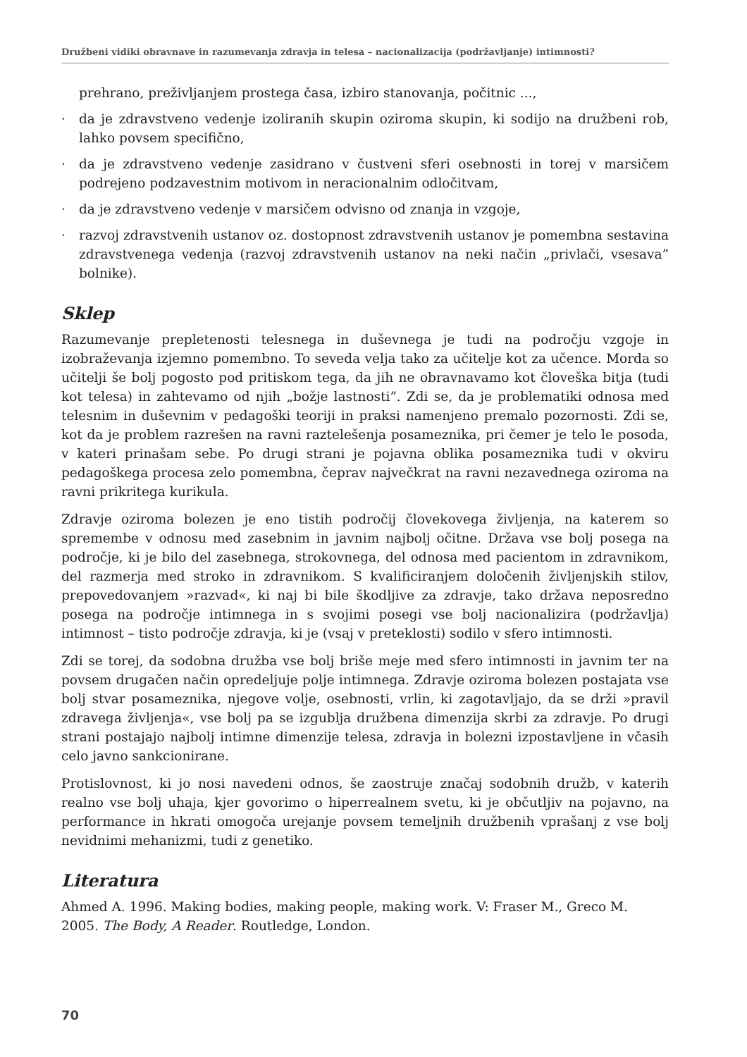Družbeni vidiki obravnave in razumevanja zdravja in telesa – nacionalizacija (podržavljanje) intimnosti?
prehrano, preživljanjem prostega časa, izbiro stanovanja, počitnic ...,
· da je zdravstveno vedenje izoliranih skupin oziroma skupin, ki sodijo na družbeni rob, lahko povsem specifično,
· da je zdravstveno vedenje zasidrano v čustveni sferi osebnosti in torej v marsičem podrejeno podzavestnim motivom in neracionalnim odločitvam,
· da je zdravstveno vedenje v marsičem odvisno od znanja in vzgoje,
· razvoj zdravstvenih ustanov oz. dostopnost zdravstvenih ustanov je pomembna sestavina zdravstvenega vedenja (razvoj zdravstvenih ustanov na neki način „privlači, vsesava” bolnike).
Sklep
Razumevanje prepletenosti telesnega in duševnega je tudi na področju vzgoje in izobraževanja izjemno pomembno. To seveda velja tako za učitelje kot za učence. Morda so učitelji še bolj pogosto pod pritiskom tega, da jih ne obravnavamo kot človeška bitja (tudi kot telesa) in zahtevamo od njih „božje lastnosti”. Zdi se, da je problematiki odnosa med telesnim in duševnim v pedagoški teoriji in praksi namenjeno premalo pozornosti. Zdi se, kot da je problem razrešen na ravni raztelešenja posameznika, pri čemer je telo le posoda, v kateri prinašam sebe. Po drugi strani je pojavna oblika posameznika tudi v okviru pedagoškega procesa zelo pomembna, čeprav največkrat na ravni nezavednega oziroma na ravni prikritega kurikula.
Zdravje oziroma bolezen je eno tistih področij človekovega življenja, na katerem so spremembe v odnosu med zasebnim in javnim najbolj očitne. Država vse bolj posega na področje, ki je bilo del zasebnega, strokovnega, del odnosa med pacientom in zdravnikom, del razmerja med stroko in zdravnikom. S kvalificiranjem določenih življenjskih stilov, prepovedovanjem »razvad«, ki naj bi bile škodljive za zdravje, tako država neposredno posega na področje intimnega in s svojimi posegi vse bolj nacionalizira (podržavlja) intimnost – tisto področje zdravja, ki je (vsaj v preteklosti) sodilo v sfero intimnosti.
Zdi se torej, da sodobna družba vse bolj briše meje med sfero intimnosti in javnim ter na povsem drugačen način opredeljuje polje intimnega. Zdravje oziroma bolezen postajata vse bolj stvar posameznika, njegove volje, osebnosti, vrlin, ki zagotavljajo, da se drži »pravil zdravega življenja«, vse bolj pa se izgublja družbena dimenzija skrbi za zdravje. Po drugi strani postajajo najbolj intimne dimenzije telesa, zdravja in bolezni izpostavljene in včasih celo javno sankcionirane.
Protislovnost, ki jo nosi navedeni odnos, še zaostruje značaj sodobnih družb, v katerih realno vse bolj uhaja, kjer govorimo o hiperrealnem svetu, ki je občutljiv na pojavno, na performance in hkrati omogoča urejanje povsem temeljnih družbenih vprašanj z vse bolj nevidnimi mehanizmi, tudi z genetiko.
Literatura
Ahmed A. 1996. Making bodies, making people, making work. V: Fraser M., Greco M. 2005. The Body, A Reader. Routledge, London.
70